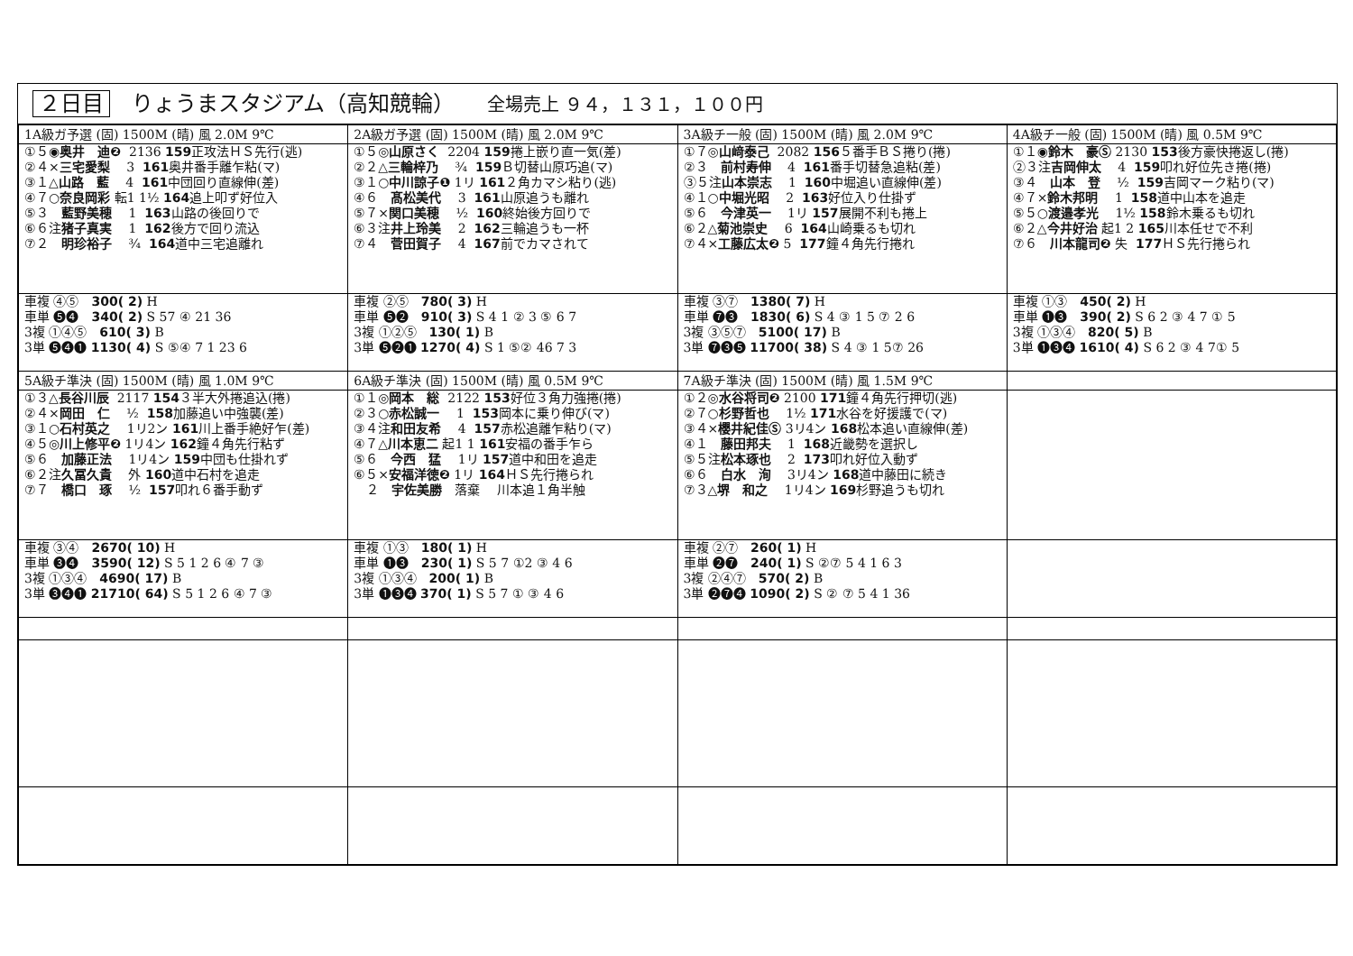２日目　りょうまスタジアム（高知競輪）　　全場売上 ９４，１３１，１００円
| 1A級ガ予選 (固) 1500M (晴) 風 2.0M 9℃ | 2A級ガ予選 (固) 1500M (晴) 風 2.0M 9℃ | 3A級チ一般 (固) 1500M (晴) 風 2.0M 9℃ | 4A級チ一般 (固) 1500M (晴) 風 0.5M 9℃ |
| ①５◉ 奥井 迪❷ 2136 159 正攻法ＨＳ先行(逃) ②４× 三宅愛梨 3 161 奥井番手離乍粘(マ) ③１△ 山路 藍 4 161 中団回り直線伸(差) ④７○ 奈良岡彩 転1 1½ 164 追上叩ず好位入 ⑤３ 藍野美穂 1 163 山路の後回りで ⑥６注 猪子真実 1 162 後方で回り流込 ⑦２ 明珍裕子 ¾ 164 道中三宅追離れ | ①５◎ 山原さく 2204 159 捲上嵌り直一気(差) ②２△ 三輪梓乃 ¾ 159 Ｂ切替山原巧追(マ) ③１○ 中川諒子❶ 1リ 161 ２角カマシ粘り(逃) ④６ 髙松美代 3 161 山原追うも離れ ⑤７× 関口美穂 ½ 160 終始後方回りで ⑥３注 井上玲美 2 162 三輪追うも一杯 ⑦４ 菅田賀子 4 167 前でカマされて | ①７◎ 山﨑泰己 2082 156 ５番手ＢＳ捲り(捲) ②３ 前村寿伸 4 161 番手切替急追粘(差) ③５注 山本崇志 1 160 中堀追い直線伸(差) ④１○ 中堀光昭 2 163 好位入り仕掛ず ⑤６ 今津英一 1リ 157 展開不利も捲上 ⑥２△ 菊池崇史 6 164 山崎乗るも切れ ⑦４× 工藤広太❷ 5 177 鐘４角先行捲れ | ①１◉ 鈴木 豪Ⓢ 2130 153 後方豪快捲返し(捲) ②３注 吉岡伸太 4 159 叩れ好位先き捲(捲) ③４ 山本 登 ½ 159 吉岡マーク粘り(マ) ④７× 鈴木邦明 1 158 道中山本を追走 ⑤５○ 渡邉孝光 1½ 158 鈴木乗るも切れ ⑥２△ 今井好治 起1 2 165 川本任せで不利 ⑦６ 川本龍司❷ 失 177 ＨＳ先行捲られ |
| 車複 ④⑤ 300( 2) H 車単 ❺❹ 340( 2) S 57 ④ 21 36 3複 ①④⑤ 610( 3) B 3単 ❺❹❶ 1130( 4) S ⑤④ 7 1 23 6 | 車複 ②⑤ 780( 3) H 車単 ❺❷ 910( 3) S 4 1 ② 3 ⑤ 6 7 3複 ①②⑤ 130( 1) B 3単 ❺❷❶ 1270( 4) S 1 ⑤② 46 7 3 | 車複 ③⑦ 1380( 7) H 車単 ❼❸ 1830( 6) S 4 ③ 1 5 ⑦ 2 6 3複 ③⑤⑦ 5100( 17) B 3単 ❼❸❺ 11700( 38) S 4 ③ 1 5⑦ 26 | 車複 ①③ 450( 2) H 車単 ❶❸ 390( 2) S 6 2 ③ 4 7 ① 5 3複 ①③④ 820( 5) B 3単 ❶❸❹ 1610( 4) S 6 2 ③ 4 7① 5 |
| 5A級チ準決 (固) 1500M (晴) 風 1.0M 9℃ | 6A級チ準決 (固) 1500M (晴) 風 0.5M 9℃ | 7A級チ準決 (固) 1500M (晴) 風 1.5M 9℃ | |
| ①３△ 長谷川辰 2117 154 ３半大外捲追込(捲) ②４× 岡田 仁 ½ 158 加藤追い中強襲(差) ③１○ 石村英之 1リ2ン 161 川上番手絶好乍(差) ④５◎ 川上修平❷ 1リ4ン 162 鐘４角先行粘ず ⑤６ 加藤正法 1リ4ン 159 中団も仕掛れず ⑥２注 久冨久貴 外 160 道中石村を追走 ⑦７ 橋口 琢 ½ 157 叩れ６番手動ず | ①１◎ 岡本 総 2122 153 好位３角力強捲(捲) ②３○ 赤松誠一 1 153 岡本に乗り伸び(マ) ③４注 和田友希 4 157 赤松追離乍粘り(マ) ④７△ 川本恵二 起1 1 161 安福の番手乍ら ⑤６ 今西 猛 1リ 157 道中和田を追走 ⑥５× 安福洋徳❷ 1リ 164 ＨＳ先行捲られ ２ 宇佐美勝 落棄 川本追１角半触 | ①２◎ 水谷将司❷ 2100 171 鐘４角先行押切(逃) ②７○ 杉野哲也 1½ 171 水谷を好援護で(マ) ③４× 櫻井紀佳Ⓢ 3リ4ン 168 松本追い直線伸(差) ④１ 藤田邦夫 1 168 近畿勢を選択し ⑤５注 松本琢也 2 173 叩れ好位入動ず ⑥６ 白水 洵 3リ4ン 168 道中藤田に続き ⑦３△ 堺 和之 1リ4ン 169 杉野追うも切れ | |
| 車複 ③④ 2670( 10) H 車単 ❸❹ 3590( 12) S 5 1 2 6 ④ 7 ③ 3複 ①③④ 4690( 17) B 3単 ❸❹❶ 21710( 64) S 5 1 2 6 ④ 7 ③ | 車複 ①③ 180( 1) H 車単 ❶❸ 230( 1) S 5 7 ①2 ③ 4 6 3複 ①③④ 200( 1) B 3単 ❶❸❹ 370( 1) S 5 7 ① ③ 4 6 | 車複 ②⑦ 260( 1) H 車単 ❷❼ 240( 1) S ②⑦ 5 4 1 6 3 3複 ②④⑦ 570( 2) B 3単 ❷❼❹ 1090( 2) S ② ⑦ 5 4 1 36 | |